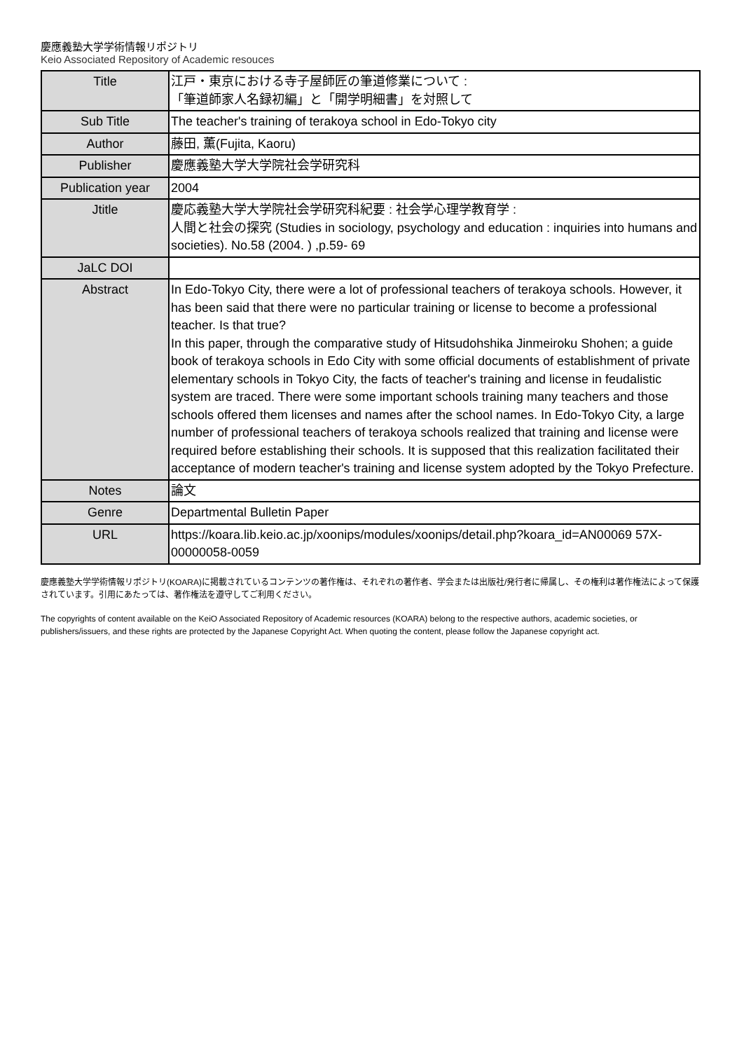慶應義塾大学学術情報リポジトリ
Keio Associated Repository of Academic resouces
| Title | 江戸・東京における寺子屋師匠の筆道修業について : 「筆道師家人名録初編」と「開学明細書」を対照して |
| Sub Title | The teacher's training of terakoya school in Edo-Tokyo city |
| Author | 藤田, 薫(Fujita, Kaoru) |
| Publisher | 慶應義塾大学大学院社会学研究科 |
| Publication year | 2004 |
| Jtitle | 慶応義塾大学大学院社会学研究科紀要 : 社会学心理学教育学 : 人間と社会の探究 (Studies in sociology, psychology and education : inquiries into humans and societies). No.58 (2004. ) ,p.59- 69 |
| JaLC DOI | |
| Abstract | In Edo-Tokyo City, there were a lot of professional teachers of terakoya schools. However, it has been said that there were no particular training or license to become a professional teacher. Is that true? In this paper, through the comparative study of Hitsudohshika Jinmeiroku Shohen; a guide book of terakoya schools in Edo City with some official documents of establishment of private elementary schools in Tokyo City, the facts of teacher's training and license in feudalistic system are traced. There were some important schools training many teachers and those schools offered them licenses and names after the school names. In Edo-Tokyo City, a large number of professional teachers of terakoya schools realized that training and license were required before establishing their schools. It is supposed that this realization facilitated their acceptance of modern teacher's training and license system adopted by the Tokyo Prefecture. |
| Notes | 論文 |
| Genre | Departmental Bulletin Paper |
| URL | https://koara.lib.keio.ac.jp/xoonips/modules/xoonips/detail.php?koara_id=AN00069 57X-00000058-0059 |
慶應義塾大学学術情報リポジトリ(KOARA)に掲載されているコンテンツの著作権は、それぞれの著作者、学会または出版社/発行者に帰属し、その権利は著作権法によって保護されています。引用にあたっては、著作権法を遵守してご利用ください。
The copyrights of content available on the KeiO Associated Repository of Academic resources (KOARA) belong to the respective authors, academic societies, or publishers/issuers, and these rights are protected by the Japanese Copyright Act. When quoting the content, please follow the Japanese copyright act.